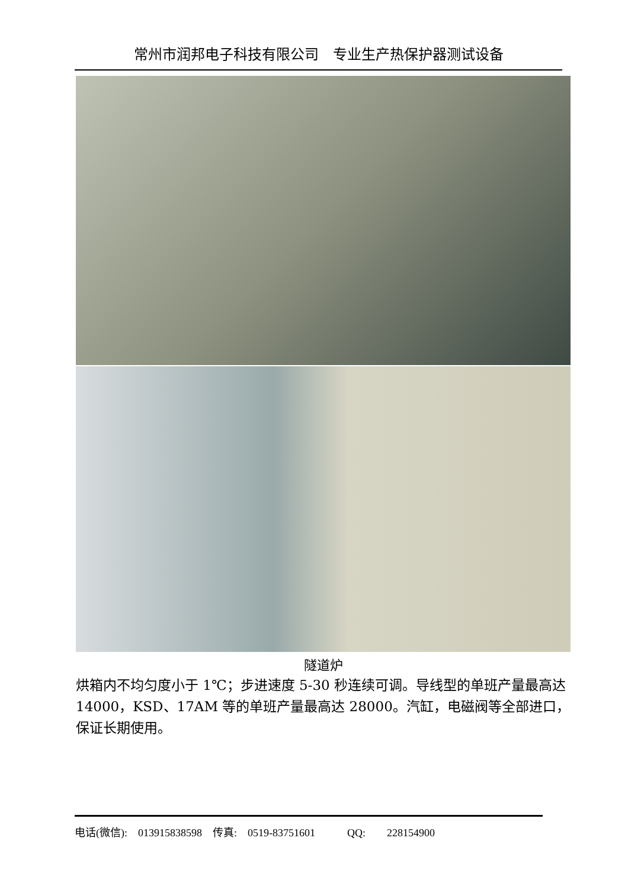常州市润邦电子科技有限公司　专业生产热保护器测试设备
隧道炉
烘箱内不均匀度小于 1℃；步进速度 5-30 秒连续可调。导线型的单班产量最高达 14000，KSD、17AM 等的单班产量最高达 28000。汽缸，电磁阀等全部进口，保证长期使用。
电话(微信):　013915838598　传真:　0519-83751601　　　QQ:　　228154900